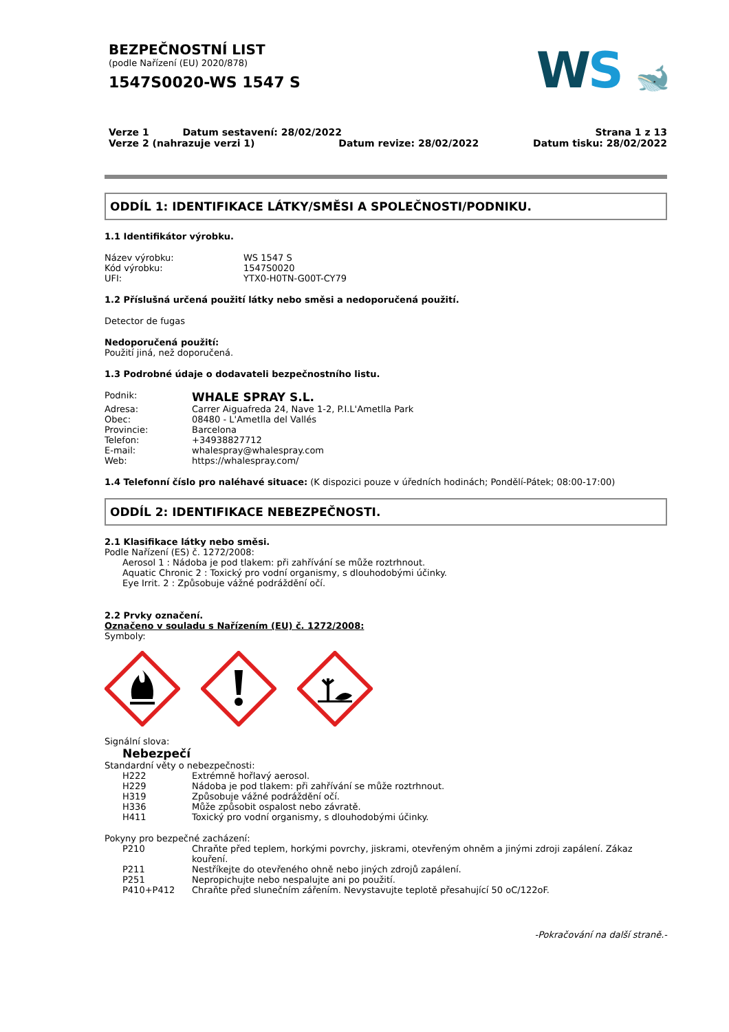BEZPEČNOSTNÍ LIST
(podle Nařízení (EU) 2020/878)
1547S0020-WS 1547 S
WS 🐋
Verze 1 Datum sestavení: 28/02/2022
Verze 2 (nahrazuje verzi 1) Datum revize: 28/02/2022
Strana 1 z 13
Datum tisku: 28/02/2022
ODDÍL 1: IDENTIFIKACE LÁTKY/SMĚSI A SPOLEČNOSTI/PODNIKU.
1.1 Identifikátor výrobku.
Název výrobku: WS 1547 S
Kód výrobku: 1547S0020
UFI: YTX0-H0TN-G00T-CY79
1.2 Příslušná určená použití látky nebo směsi a nedoporučená použití.
Detector de fugas
Nedoporučená použití:
Použití jiná, než doporučená.
1.3 Podrobné údaje o dodavateli bezpečnostního listu.
Podnik: WHALE SPRAY S.L.
Adresa: Carrer Aiguafreda 24, Nave 1-2, P.I.L'Ametlla Park
Obec: 08480 - L'Ametlla del Vallés
Provincie: Barcelona
Telefon: +34938827712
E-mail: whalespray@whalespray.com
Web: https://whalespray.com/
1.4 Telefonní číslo pro naléhavé situace: (K dispozici pouze v úředních hodinách; Pondělí-Pátek; 08:00-17:00)
ODDÍL 2: IDENTIFIKACE NEBEZPEČNOSTI.
2.1 Klasifikace látky nebo směsi.
Podle Nařízení (ES) č. 1272/2008:
Aerosol 1 : Nádoba je pod tlakem: při zahřívání se může roztrhnout.
Aquatic Chronic 2 : Toxický pro vodní organismy, s dlouhodobými účinky.
Eye Irrit. 2 : Způsobuje vážné podráždění očí.
2.2 Prvky označení.
Označeno v souladu s Nařízením (EU) č. 1272/2008:
Symboly:
Signální slova:
Nebezpečí
Standardní věty o nebezpečnosti:
H222 Extrémně hořlavý aerosol.
H229 Nádoba je pod tlakem: při zahřívání se může roztrhnout.
H319 Způsobuje vážné podráždění očí.
H336 Může způsobit ospalost nebo závratě.
H411 Toxický pro vodní organismy, s dlouhodobými účinky.
Pokyny pro bezpečné zacházení:
P210 Chraňte před teplem, horkými povrchy, jiskrami, otevřeným ohněm a jinými zdroji zapálení. Zákaz kouření.
P211 Nestříkejte do otevřeného ohně nebo jiných zdrojů zapálení.
P251 Nepropichujte nebo nespalujte ani po použití.
P410+P412 Chraňte před slunečním zářením. Nevystavujte teplotě přesahující 50 oC/122oF.
-Pokračování na další straně.-